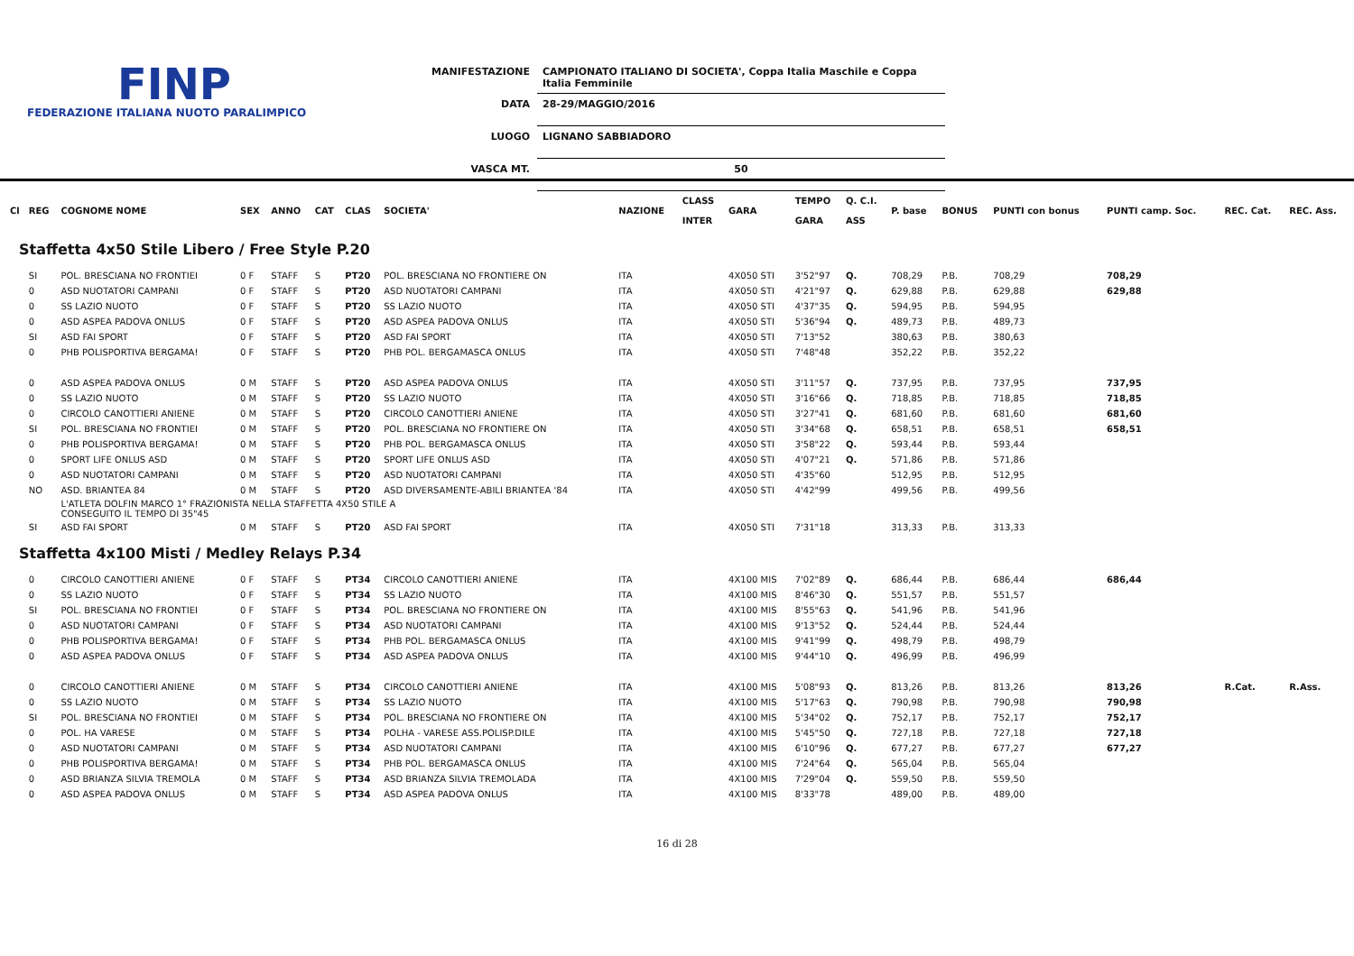FINP
FEDERAZIONE ITALIANA NUOTO PARALIMPICO
| MANIFESTAZIONE | CAMPIONATO ITALIANO DI SOCIETA', Coppa Italia Maschile e Coppa Italia Femminile |
| DATA | 28-29/MAGGIO/2016 |
| LUOGO | LIGNANO SABBIADORO |
| VASCA MT. | 50 |
| Cl | REG | COGNOME NOME | SEX | ANNO | CAT | CLAS | SOCIETA' | NAZIONE | CLASS INTER | GARA | TEMPO GARA | Q. C.I. ASS | P. base | BONUS | PUNTI con bonus | PUNTI camp. Soc. | REC. Cat. | REC. Ass. |
| --- | --- | --- | --- | --- | --- | --- | --- | --- | --- | --- | --- | --- | --- | --- | --- | --- | --- | --- |
| Staffetta 4x50 Stile Libero / Free Style P.20 | | | | | | | | | | | | | | | | | | |
| | SI | POL. BRESCIANA NO FRONTIEI | 0 F | STAFF | S | PT20 | POL. BRESCIANA NO FRONTIERE ON | ITA | | 4X050 STI | 3'52"97 | Q. | 708,29 | P.B. | 708,29 | 708,29 | | |
| | 0 | ASD NUOTATORI CAMPANI | 0 F | STAFF | S | PT20 | ASD NUOTATORI CAMPANI | ITA | | 4X050 STI | 4'21"97 | Q. | 629,88 | P.B. | 629,88 | 629,88 | | |
| | 0 | SS LAZIO NUOTO | 0 F | STAFF | S | PT20 | SS LAZIO NUOTO | ITA | | 4X050 STI | 4'37"35 | Q. | 594,95 | P.B. | 594,95 | | | |
| | 0 | ASD ASPEA PADOVA ONLUS | 0 F | STAFF | S | PT20 | ASD ASPEA PADOVA ONLUS | ITA | | 4X050 STI | 5'36"94 | Q. | 489,73 | P.B. | 489,73 | | | |
| | SI | ASD FAI SPORT | 0 F | STAFF | S | PT20 | ASD FAI SPORT | ITA | | 4X050 STI | 7'13"52 | | 380,63 | P.B. | 380,63 | | | |
| | 0 | PHB POLISPORTIVA BERGAMA! | 0 F | STAFF | S | PT20 | PHB POL. BERGAMASCA ONLUS | ITA | | 4X050 STI | 7'48"48 | | 352,22 | P.B. | 352,22 | | | |
| | 0 | ASD ASPEA PADOVA ONLUS | 0 M | STAFF | S | PT20 | ASD ASPEA PADOVA ONLUS | ITA | | 4X050 STI | 3'11"57 | Q. | 737,95 | P.B. | 737,95 | 737,95 | | |
| | 0 | SS LAZIO NUOTO | 0 M | STAFF | S | PT20 | SS LAZIO NUOTO | ITA | | 4X050 STI | 3'16"66 | Q. | 718,85 | P.B. | 718,85 | 718,85 | | |
| | 0 | CIRCOLO CANOTTIERI ANIENE | 0 M | STAFF | S | PT20 | CIRCOLO CANOTTIERI ANIENE | ITA | | 4X050 STI | 3'27"41 | Q. | 681,60 | P.B. | 681,60 | 681,60 | | |
| | SI | POL. BRESCIANA NO FRONTIEI | 0 M | STAFF | S | PT20 | POL. BRESCIANA NO FRONTIERE ON | ITA | | 4X050 STI | 3'34"68 | Q. | 658,51 | P.B. | 658,51 | 658,51 | | |
| | 0 | PHB POLISPORTIVA BERGAMA! | 0 M | STAFF | S | PT20 | PHB POL. BERGAMASCA ONLUS | ITA | | 4X050 STI | 3'58"22 | Q. | 593,44 | P.B. | 593,44 | | | |
| | 0 | SPORT LIFE ONLUS ASD | 0 M | STAFF | S | PT20 | SPORT LIFE ONLUS ASD | ITA | | 4X050 STI | 4'07"21 | Q. | 571,86 | P.B. | 571,86 | | | |
| | 0 | ASD NUOTATORI CAMPANI | 0 M | STAFF | S | PT20 | ASD NUOTATORI CAMPANI | ITA | | 4X050 STI | 4'35"60 | | 512,95 | P.B. | 512,95 | | | |
| | NO | ASD. BRIANTEA 84 | 0 M | STAFF | S | PT20 | ASD DIVERSAMENTE-ABILI BRIANTEA '84 | ITA | | 4X050 STI | 4'42"99 | | 499,56 | P.B. | 499,56 | | | |
| | | L'ATLETA DOLFIN MARCO 1° FRAZIONISTA NELLA STAFFETTA 4X50 STILE A CONSEGUITO IL TEMPO DI 35"45 | | | | | | | | | | | | | | | | |
| | SI | ASD FAI SPORT | 0 M | STAFF | S | PT20 | ASD FAI SPORT | ITA | | 4X050 STI | 7'31"18 | | 313,33 | P.B. | 313,33 | | | |
| Staffetta 4x100 Misti / Medley Relays P.34 | | | | | | | | | | | | | | | | | | |
| | 0 | CIRCOLO CANOTTIERI ANIENE | 0 F | STAFF | S | PT34 | CIRCOLO CANOTTIERI ANIENE | ITA | | 4X100 MIS | 7'02"89 | Q. | 686,44 | P.B. | 686,44 | 686,44 | | |
| | 0 | SS LAZIO NUOTO | 0 F | STAFF | S | PT34 | SS LAZIO NUOTO | ITA | | 4X100 MIS | 8'46"30 | Q. | 551,57 | P.B. | 551,57 | | | |
| | SI | POL. BRESCIANA NO FRONTIEI | 0 F | STAFF | S | PT34 | POL. BRESCIANA NO FRONTIERE ON | ITA | | 4X100 MIS | 8'55"63 | Q. | 541,96 | P.B. | 541,96 | | | |
| | 0 | ASD NUOTATORI CAMPANI | 0 F | STAFF | S | PT34 | ASD NUOTATORI CAMPANI | ITA | | 4X100 MIS | 9'13"52 | Q. | 524,44 | P.B. | 524,44 | | | |
| | 0 | PHB POLISPORTIVA BERGAMA! | 0 F | STAFF | S | PT34 | PHB POL. BERGAMASCA ONLUS | ITA | | 4X100 MIS | 9'41"99 | Q. | 498,79 | P.B. | 498,79 | | | |
| | 0 | ASD ASPEA PADOVA ONLUS | 0 F | STAFF | S | PT34 | ASD ASPEA PADOVA ONLUS | ITA | | 4X100 MIS | 9'44"10 | Q. | 496,99 | P.B. | 496,99 | | | |
| | 0 | CIRCOLO CANOTTIERI ANIENE | 0 M | STAFF | S | PT34 | CIRCOLO CANOTTIERI ANIENE | ITA | | 4X100 MIS | 5'08"93 | Q. | 813,26 | P.B. | 813,26 | 813,26 | R.Cat. | R.Ass. |
| | 0 | SS LAZIO NUOTO | 0 M | STAFF | S | PT34 | SS LAZIO NUOTO | ITA | | 4X100 MIS | 5'17"63 | Q. | 790,98 | P.B. | 790,98 | 790,98 | | |
| | SI | POL. BRESCIANA NO FRONTIEI | 0 M | STAFF | S | PT34 | POL. BRESCIANA NO FRONTIERE ON | ITA | | 4X100 MIS | 5'34"02 | Q. | 752,17 | P.B. | 752,17 | 752,17 | | |
| | 0 | POL. HA VARESE | 0 M | STAFF | S | PT34 | POLHA - VARESE ASS.POLISP.DILE | ITA | | 4X100 MIS | 5'45"50 | Q. | 727,18 | P.B. | 727,18 | 727,18 | | |
| | 0 | ASD NUOTATORI CAMPANI | 0 M | STAFF | S | PT34 | ASD NUOTATORI CAMPANI | ITA | | 4X100 MIS | 6'10"96 | Q. | 677,27 | P.B. | 677,27 | 677,27 | | |
| | 0 | PHB POLISPORTIVA BERGAMA! | 0 M | STAFF | S | PT34 | PHB POL. BERGAMASCA ONLUS | ITA | | 4X100 MIS | 7'24"64 | Q. | 565,04 | P.B. | 565,04 | | | |
| | 0 | ASD BRIANZA SILVIA TREMOLA | 0 M | STAFF | S | PT34 | ASD BRIANZA SILVIA TREMOLADA | ITA | | 4X100 MIS | 7'29"04 | Q. | 559,50 | P.B. | 559,50 | | | |
| | 0 | ASD ASPEA PADOVA ONLUS | 0 M | STAFF | S | PT34 | ASD ASPEA PADOVA ONLUS | ITA | | 4X100 MIS | 8'33"78 | | 489,00 | P.B. | 489,00 | | | |
16 di 28